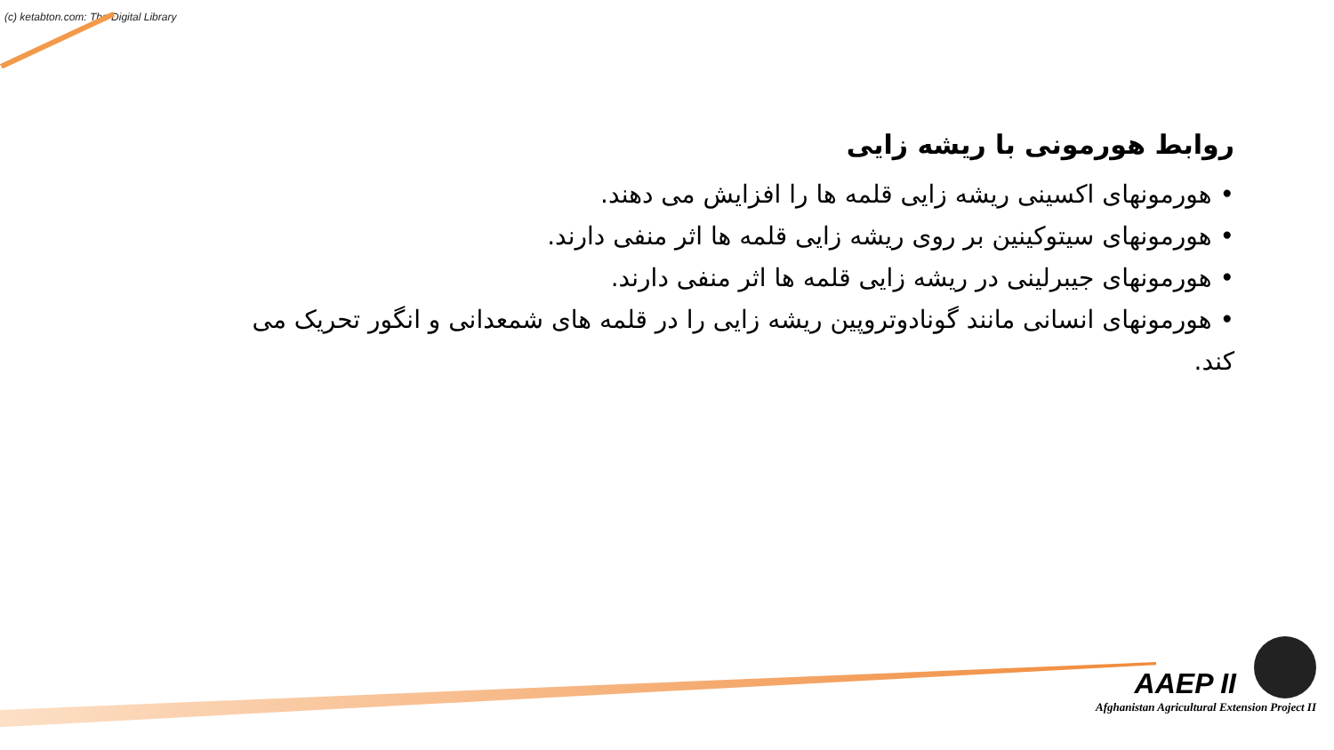(c) ketabton.com: The Digital Library
روابط هورمونی با ریشه زایی
• هورمونهای اکسینی ریشه زایی قلمه ها را افزایش می دهند.
• هورمونهای سیتوکینین بر روی ریشه زایی قلمه ها اثر منفی دارند.
• هورمونهای جیبرلینی در ریشه زایی قلمه ها اثر منفی دارند.
• هورمونهای انسانی مانند گونادوتروپین ریشه زایی را در قلمه های شمعدانی و انگور تحریک می کند.
AAEP II
Afghanistan Agricultural Extension Project II